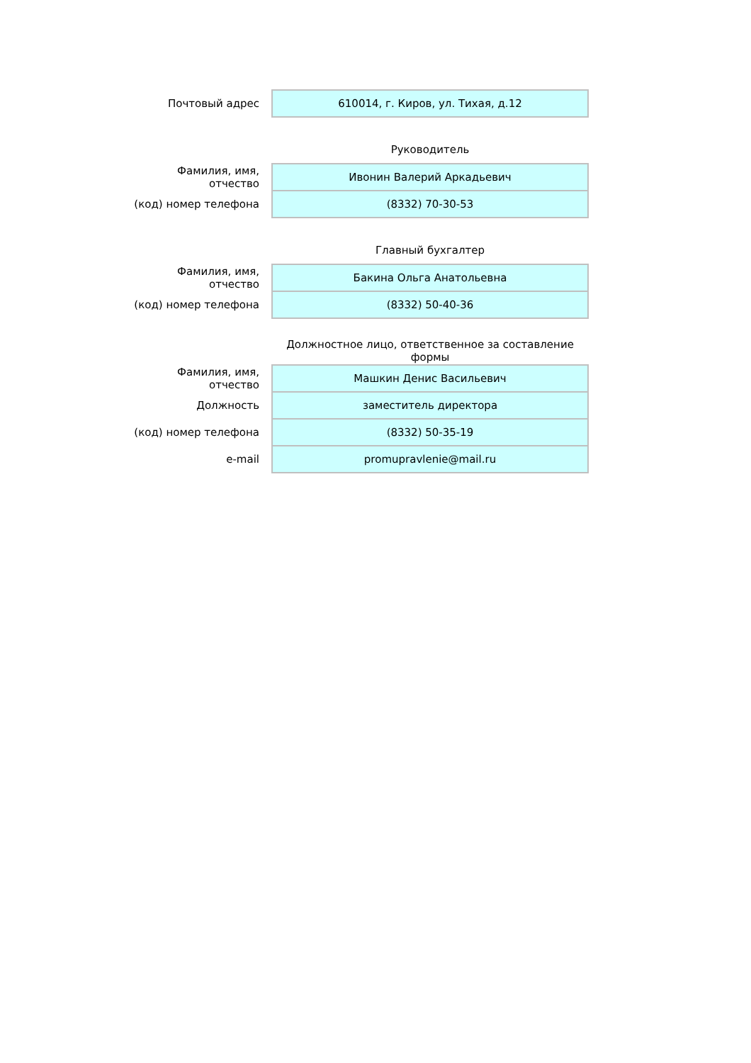| Почтовый адрес | 610014, г. Киров, ул. Тихая, д.12 |
| | Руководитель |
| Фамилия, имя, отчество | Ивонин Валерий Аркадьевич |
| (код) номер телефона | (8332) 70-30-53 |
| | Главный бухгалтер |
| Фамилия, имя, отчество | Бакина Ольга Анатольевна |
| (код) номер телефона | (8332) 50-40-36 |
| | Должностное лицо, ответственное за составление формы |
| Фамилия, имя, отчество | Машкин Денис Васильевич |
| Должность | заместитель директора |
| (код) номер телефона | (8332) 50-35-19 |
| e-mail | promupravlenie@mail.ru |